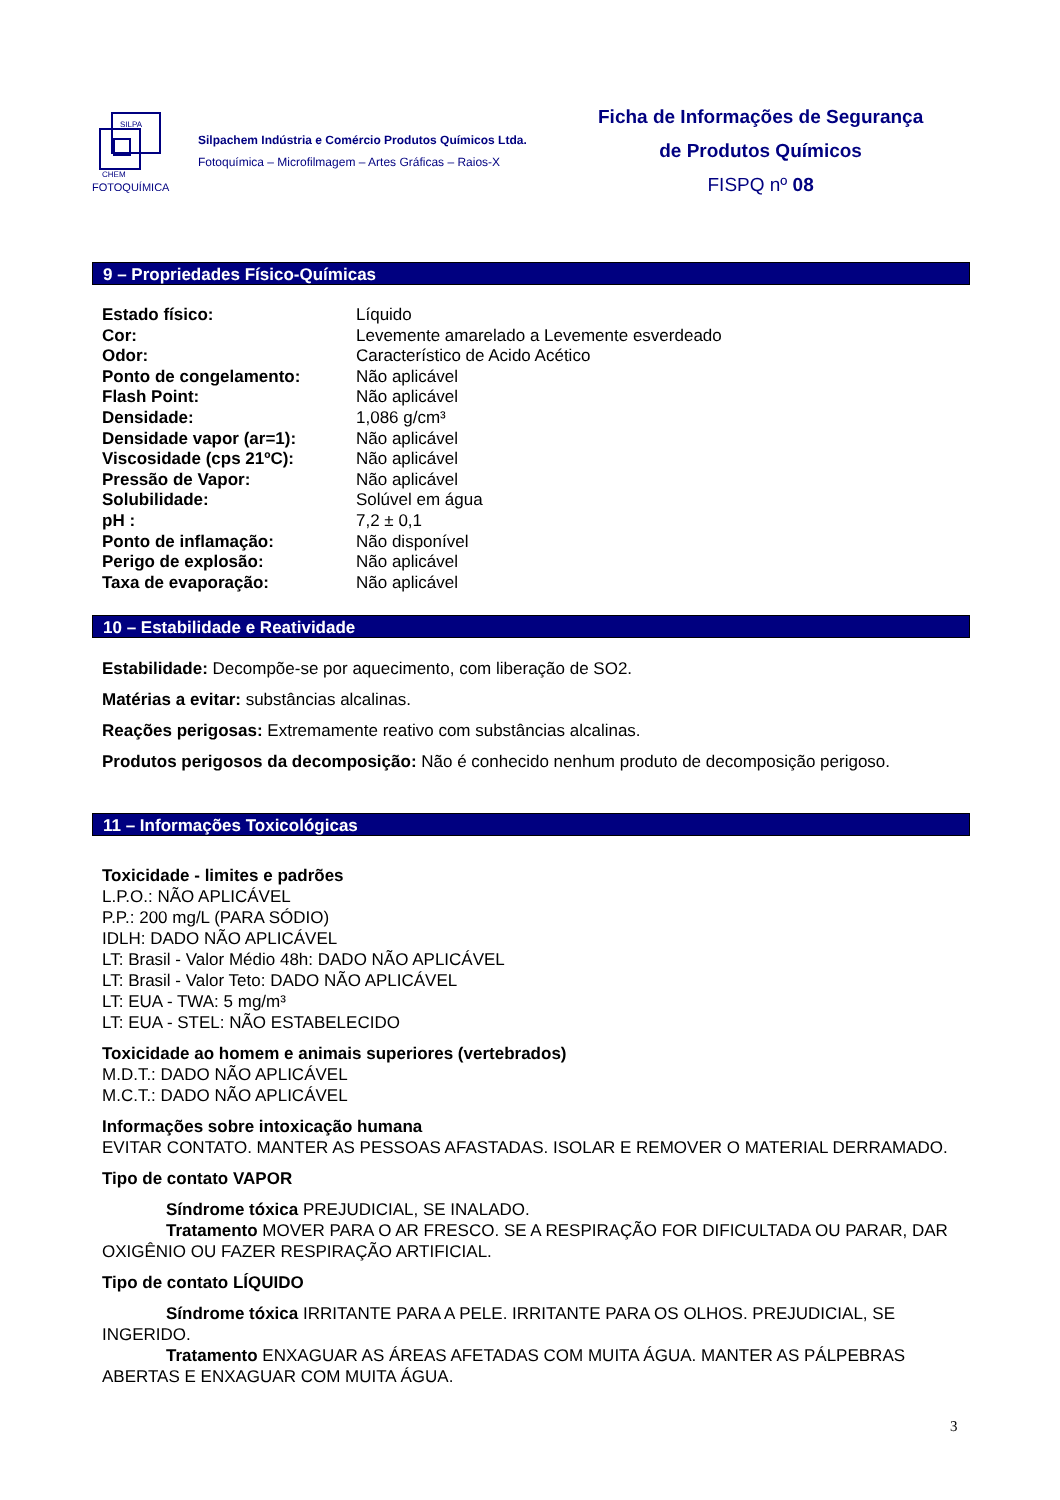SILPA
CHEM
FOTOQUÍMICA
Silpachem Indústria e Comércio Produtos Químicos Ltda.
Fotoquímica – Microfilmagem – Artes Gráficas – Raios-X
Ficha de Informações de Segurança
de Produtos Químicos
FISPQ nº 08
9 – Propriedades Físico-Químicas
| Estado físico: | Líquido |
| Cor: | Levemente amarelado a Levemente esverdeado |
| Odor: | Característico de Acido Acético |
| Ponto de congelamento: | Não aplicável |
| Flash Point: | Não aplicável |
| Densidade: | 1,086 g/cm³ |
| Densidade vapor (ar=1): | Não aplicável |
| Viscosidade (cps 21ºC): | Não aplicável |
| Pressão de Vapor: | Não aplicável |
| Solubilidade: | Solúvel em água |
| pH : | 7,2 ± 0,1 |
| Ponto de inflamação: | Não disponível |
| Perigo de explosão: | Não aplicável |
| Taxa de evaporação: | Não aplicável |
10 – Estabilidade e Reatividade
Estabilidade: Decompõe-se por aquecimento, com liberação de SO2.
Matérias a evitar: substâncias alcalinas.
Reações perigosas: Extremamente reativo com substâncias alcalinas.
Produtos perigosos da decomposição: Não é conhecido nenhum produto de decomposição perigoso.
11 – Informações Toxicológicas
Toxicidade - limites e padrões
L.P.O.: NÃO APLICÁVEL
P.P.: 200 mg/L (PARA SÓDIO)
IDLH: DADO NÃO APLICÁVEL
LT: Brasil - Valor Médio 48h: DADO NÃO APLICÁVEL
LT: Brasil - Valor Teto: DADO NÃO APLICÁVEL
LT: EUA - TWA: 5 mg/m³
LT: EUA - STEL: NÃO ESTABELECIDO
Toxicidade ao homem e animais superiores (vertebrados)
M.D.T.: DADO NÃO APLICÁVEL
M.C.T.: DADO NÃO APLICÁVEL
Informações sobre intoxicação humana
EVITAR CONTATO. MANTER AS PESSOAS AFASTADAS. ISOLAR E REMOVER O MATERIAL DERRAMADO.
Tipo de contato VAPOR
Síndrome tóxica PREJUDICIAL, SE INALADO.
Tratamento MOVER PARA O AR FRESCO. SE A RESPIRAÇÃO FOR DIFICULTADA OU PARAR, DAR OXIGÊNIO OU FAZER RESPIRAÇÃO ARTIFICIAL.
Tipo de contato LÍQUIDO
Síndrome tóxica IRRITANTE PARA A PELE. IRRITANTE PARA OS OLHOS. PREJUDICIAL, SE INGERIDO.
Tratamento ENXAGUAR AS ÁREAS AFETADAS COM MUITA ÁGUA. MANTER AS PÁLPEBRAS ABERTAS E ENXAGUAR COM MUITA ÁGUA.
3